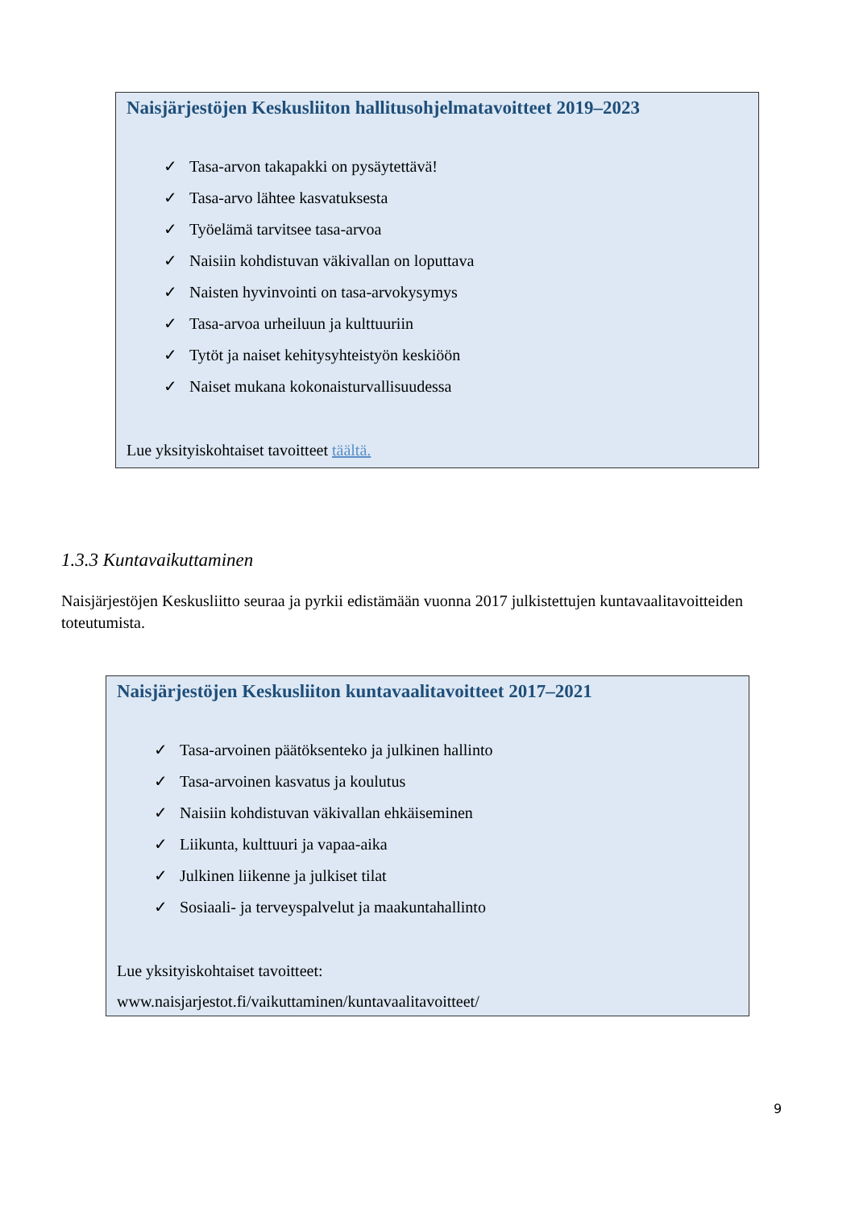Naisjärjestöjen Keskusliiton hallitusohjelmatavoitteet 2019–2023
✓ Tasa-arvon takapakki on pysäytettävä!
✓ Tasa-arvo lähtee kasvatuksesta
✓ Työelämä tarvitsee tasa-arvoa
✓ Naisiin kohdistuvan väkivallan on loputtava
✓ Naisten hyvinvointi on tasa-arvokysymys
✓ Tasa-arvoa urheiluun ja kulttuuriin
✓ Tytöt ja naiset kehitysyhteistyön keskiöön
✓ Naiset mukana kokonaisturvallisuudessa
Lue yksityiskohtaiset tavoitteet täältä.
1.3.3 Kuntavaikuttaminen
Naisjärjestöjen Keskusliitto seuraa ja pyrkii edistämään vuonna 2017 julkistettujen kuntavaalitavoitteiden toteutumista.
Naisjärjestöjen Keskusliiton kuntavaalitavoitteet 2017–2021
✓ Tasa-arvoinen päätöksenteko ja julkinen hallinto
✓ Tasa-arvoinen kasvatus ja koulutus
✓ Naisiin kohdistuvan väkivallan ehkäiseminen
✓ Liikunta, kulttuuri ja vapaa-aika
✓ Julkinen liikenne ja julkiset tilat
✓ Sosiaali- ja terveyspalvelut ja maakuntahallinto
Lue yksityiskohtaiset tavoitteet:
www.naisjarjestot.fi/vaikuttaminen/kuntavaalitavoitteet/
9